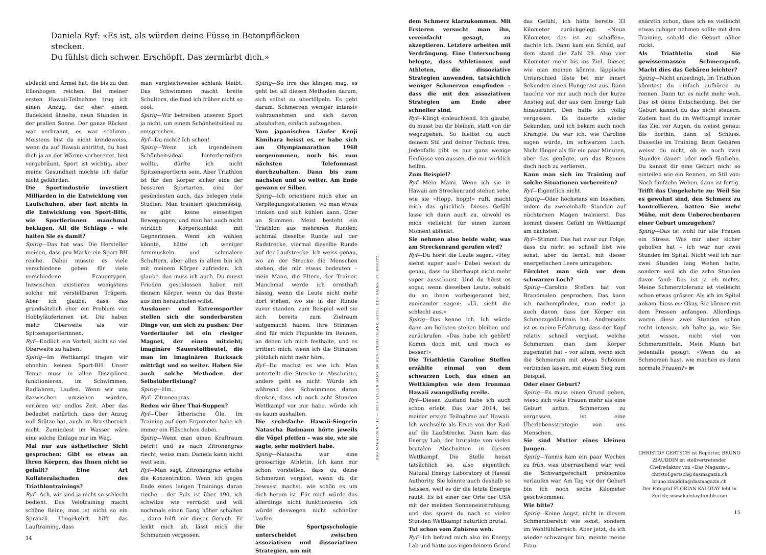Daniela Ryf: «Es ist, als würden deine Füsse in Betonpflöcken stecken.
Du fühlst dich schwer. Erschöpft. Das zermürbt dich.»
abdeckt und Ärmel hat, die bis zu den Ellenbogen reichen. Bei meiner ersten Hawaii-Teilnahme trug ich einen Anzug, der eher einem Badekleid ähnelte, neun Stunden in der prallen Sonne. Der ganze Rücken war verbrannt, es war schlimm. Meistens bist du nicht kreideweiss, wenn du auf Hawaii antrittst, du hast dich ja an der Wärme vorbereitet, bist vorgebräunt. Sport ist wichtig, aber meine Gesundheit möchte ich dafür nicht gefährden.
Die Sportindustrie investiert Milliarden in die Entwicklung von Laufschuhen, aber fast nichts in die Entwicklung von Sport-BHs, wie Sportlerinnen manchmal beklagen. All die Schläge – wie halten Sie es damit?
Spirig—Das hat was. Die Hersteller meinen, dass pro Marke ein Sport-BH reiche. Dabei müsste es viele verschiedene geben für viele verschiedene Frauentypen. Inzwischen existieren wenigstens solche mit verstellbaren Trägern. Aber ich glaube, dass das grundsätzlich eher ein Problem von Hobbyläuferinnen ist. Die haben mehr Oberweite als wir Spitzensportlerinnen.
Ryf—Endlich ein Vorteil, nicht so viel Oberweite zu haben.
Spirig—Im Wettkampf tragen wir ohnehin keinen Sport-BH. Unser Tenue muss in allen Disziplinen funktionieren, im Schwimmen, Radfahren, Laufen. Wenn wir uns dazwischen umziehen würden, verlören wir endlos Zeit. Aber das bedeutet natürlich, dass der Anzug null Stütze hat, auch im Brustbereich nicht. Zumindest im Wasser wäre eine solche Einlage nur im Weg.
Mal nur aus ästhetischer Sicht gesprochen: Gibt es etwas an Ihren Körpern, das Ihnen nicht so gefällt? Eine Art Kollateralschaden des Triathlontrainings?
Ryf—Ach, wir sind ja nicht so schlecht bedient. Das Velotraining macht schöne Beine, man ist nicht so ein Spränzli. Umgekehrt hilft das Lauftraining, dass
14
man vergleichsweise schlank bleibt. Das Schwimmen macht breite Schultern, die fand ich früher nicht so cool.
Spirig—Wir betreiben unseren Sport ja nicht, um einem Schönheitsideal zu entsprechen.
Ryf—Du nicht? Ich schon!
Spirig—Wenn ich irgendeinem Schönheitsideal hinterhereifern wollte, dürfte ich nicht Spitzensportlerin sein. Aber Triathlon ist für den Körper sicher eine der besseren Sportarten, eine der gesündesten auch, das belegen viele Studien. Man trainiert gleichmässig, es gibt keine einseitigen Bewegungen, und man hat auch nicht wirklich Körperkontakt mit Gegnerinnen. Wenn ich wählen könnte, hätte ich weniger Armmuskeln und schmalere Schultern, aber alles in allem bin ich mit meinem Körper zufrieden. Ich glaube, das muss ich auch. Du musst Frieden geschlossen haben mit deinem Körper, wenn du das Beste aus ihm herausholen willst.
Ausdauer- und Extremsportler stellen sich die sonderbarsten Dinge vor, um sich zu pushen: Der Vorderläufer ist ein riesiger Magnet, der einen mitzieht; imaginäre Sauerstoffbeutel, die man im imaginären Rucksack mitträgt und so weiter. Haben Sie auch solche Methoden der Selbstüberlistung?
Spirig—Hm.
Ryf—Zitronengras.
Reden wir über Thai-Suppen?
Ryf—Über ätherische Öle. Im Training auf dem Ergometer habe ich immer ein Fläschchen dabei.
Spirig—Wenn man einen Kraftraum betritt und es nach Zitronengras riecht, weiss man: Daniela kann nicht weit sein.
Ryf—Man sagt, Zitronengras erhöhe die Konzentration. Wenn ich gegen Ende eines langen Trainings daran rieche – der Puls ist über 190, ich schwitze wie verrückt und will nochmals einen Gang höher schalten –, dann hilft mir dieser Geruch. Er lenkt mich ab, lässt mich die Schmerzen vergessen.
Spirig—So irre das klingen mag, es geht bei all diesen Methoden darum, sich selbst zu übertölpeln. Es geht darum, Schmerzen weniger intensiv wahrzunehmen und sich davon abzuhalten, einfach aufzugeben.
Vom japanischen Läufer Kenji Kimihara heisst es, er habe sich am Olympiamarathon 1968 vorgenommen, noch bis zum nächsten Telefonmast durchzuhalten. Dann bis zum nächsten und so weiter. Am Ende gewann er Silber.
Spirig—Ich orientiere mich eher an Verpflegungsstationen, wo man etwas trinken und sich kühlen kann. Oder an Stimmen. Meist besteht ein Triathlon aus mehreren Runden: achtmal dieselbe Runde auf der Radstrecke, viermal dieselbe Runde auf der Laufstrecke. Ich weiss genau, wo an der Strecke die Menschen stehen, die mir etwas bedeuten – mein Mann, die Eltern, der Trainer. Manchmal werde ich ernsthaft hässig, wenn die Leute nicht mehr dort stehen, wo sie in der Runde zuvor standen, zum Beispiel weil sie sich bereits zum Zielraum aufgemacht haben. Ihre Stimmen sind für mich Fixpunkte im Rennen, an denen ich mich festhalte, und es irritiert mich, wenn ich die Stimmen plötzlich nicht mehr höre.
Ryf—Du machst es wie ich. Man unterteilt die Strecke in Abschnitte, anders geht es nicht. Würde ich während des Schwimmens daran denken, dass ich noch acht Stunden Wettkampf vor mir habe, würde ich es kaum aushalten.
Die sechsfache Hawaii-Siegerin Natascha Badmann hörte jeweils die Vögel pfeifen – was sie, wie sie sagte, sehr motiviert habe.
Spirig—Natascha war eine grossartige Athletin. Ich kann mir schon vorstellen, dass du deine Schmerzen vergisst, wenn du dir bewusst machst, wie schön es um dich herum ist. Für mich würde das allerdings nicht funktionieren. Ich würde deswegen nicht schneller laufen.
Die Sportpsychologie unterscheidet zwischen assoziativen und dissoziativen Strategien, um mit
DAS MAGAZIN N° 12 — 2017 VIELEN DANK AN KEMPINSKI GRAND HOTEL DES BAINS, ST. MORITZ
dem Schmerz klarzukommen. Mit Ersteren versucht man ihn, vereinfacht gesagt, zu akzeptieren. Letztere arbeiten mit Verdrängung. Eine Untersuchung belegte, dass Athletinnen und Athleten, die dissoziative Strategien anwenden, tatsächlich weniger Schmerzen empfinden – dass die mit den assoziativen Strategien am Ende aber schneller sind.
Ryf—Klingt einleuchtend. Ich glaube, du musst bei dir bleiben, statt von dir wegzugehen. So bleibst du auch deinem Stil und deiner Technik treu. Jedenfalls gibt es nur ganz wenige Einflüsse von aussen, die mir wirklich helfen.
Zum Beispiel?
Ryf—Mein Mami. Wenn ich sie in Hawaii am Streckenrand stehen sehe, wie sie «Hopp, hopp!» ruft, macht mich das glücklich. Dieses Gefühl lasse ich dann auch zu, obwohl es mich vielleicht für einen kurzen Moment ablenkt.
Sie nehmen also beide wahr, was am Streckenrand gerufen wird?
Ryf—Du hörst die Leute sagen: «Hey, siehst super aus!» Dabei weisst du genau, dass du überhaupt nicht mehr super ausschaust. Und du hörst es sogar, wenn dieselben Leute, sobald du an ihnen vorbeigerannt bist, zueinander sagen: «Ui, sieht die schlecht aus.»
Spirig—Das kenne ich. Ich würde dann am liebsten stehen bleiben und zurückrufen: «Das habe ich gehört! Komm doch mit, und mach es besser!»
Die Triathletin Caroline Steffen erzählte einmal von dem schwarzen Loch, das einen an Wettkämpfen wie dem Ironman Hawaii zwangsläufig ereile.
Ryf—Diesen Zustand habe ich auch schon erlebt. Das war 2014, bei meiner ersten Teilnahme auf Hawaii. Ich wechselte als Erste von der Rad- auf die Laufstrecke. Dann kam das Energy Lab, der brutalste von vielen brutalen Abschnitten in diesem Wettkampf. Die Stelle heisst tatsächlich so, also eigentlich: Natural Energy Laboratory of Hawaii Authority. Sie könnte auch deshalb so heissen, weil es dir die letzte Energie raubt. Es ist einer der Orte der USA mit der meisten Sonneneinstrahlung, und das spürst du nach so vielen Stunden Wettkampf natürlich brutal.
Tut schon vom Zuhören weh.
Ryf—Ich befand mich also im Energy Lab und hatte aus irgendeinem Grund
das Gefühl, ich hätte bereits 33 Kilometer zurückgelegt. «Neun Kilometer, das ist zu schaffen», dachte ich. Dann kam ein Schild, auf dem stand die Zahl 29. Also vier Kilometer mehr bis ins Ziel. Dieser, wie man meinen könnte, läppische Unterschied löste bei mir innert Sekunden einen Hungerast aus. Dann tauchte vor mir auch noch der kurze Anstieg auf, der aus dem Energy Lab hinausführt. Den hatte ich völlig vergessen. Es dauerte wieder Sekunden, und ich bekam auch noch Krämpfe. Da war ich, wie Caroline sagen würde, im schwarzen Loch. Nicht länger als für ein paar Minuten, aber das genügte, um das Rennen doch noch zu verlieren.
Kann man sich im Training auf solche Situationen vorbereiten?
Ryf—Eigentlich nicht.
Spirig—Oder höchstens ein bisschen, indem du zweieinhalb Stunden auf nüchternen Magen trainierst. Das kommt diesem Gefühl im Wettkampf am nächsten.
Ryf—Stimmt. Das hat zwar zur Folge, dass du nicht so schnell bist wie sonst, aber du lernst, mit dieser energetischen Leere umzugehen.
Fürchtet man sich vor dem schwarzen Loch?
Spirig—Caroline Steffen hat von Brandmalen gesprochen. Das kann ich nachempfinden, man redet ja auch davon, dass der Körper ein Schmerzgedächtnis hat. Andrerseits ist es meine Erfahrung, dass der Kopf relativ schnell vergisst, welche Schmerzen man dem Körper zugemutet hat – vor allem, wenn sich die Schmerzen mit etwas Schönem verbinden lassen, mit einem Sieg zum Beispiel.
Oder einer Geburt?
Spirig—Es muss einen Grund geben, wieso sich viele Frauen mehr als eine Geburt antun. Schmerzen zu vergessen, ist eine Überlebensstrategie von uns Menschen.
Sie sind Mutter eines kleinen Jungen.
Spirig—Yannis kam ein paar Wochen zu früh, was überraschend war, weil die Schwangerschaft problemlos verlaufen war. Am Tag vor der Geburt bin ich noch sechs Kilometer geschwommen.
Wie bitte?
Spirig—Keine Angst, nicht in diesem Schmerzbereich wie sonst, sondern im Wohlfühlbereich. Aber jetzt, da ich wieder schwanger bin, meinte meine Frau-
enärztin schon, dass ich es vielleicht etwas ruhiger nehmen sollte mit dem Training, sobald die Geburt näher rückt.
Als Triathletin sind Sie gewissermassen Schmerzprofi. Macht dies das Gebären leichter?
Spirig—Nicht unbedingt. Im Triathlon könntest du einfach aufhören zu rennen. Dann tut es nicht mehr weh. Das ist deine Entscheidung. Bei der Geburt kannst du das nicht steuern. Zudem hast du im Wettkampf immer das Ziel vor Augen, du weisst genau: Bis dorthin, dann ist Schluss. Dasselbe im Training. Beim Gebären weisst du nicht, ob es noch zwei Stunden dauert oder noch fünfzehn. Du kannst dir eine Geburt nicht so einteilen wie ein Rennen, im Stil von: Noch fünfzehn Wehen, dann ist fertig.
Trifft das Umgekehrte zu: Weil Sie es gewohnt sind, den Schmerz zu kontrollieren, hatten Sie mehr Mühe, mit dem Unberechenbaren einer Geburt umzugehen?
Spirig—Das ist wohl für alle Frauen ein Stress. Was mir aber sicher geholfen hat – ich war nur zwei Stunden im Spital. Nicht weil ich nur zwei Stunden lang Wehen hatte, sondern weil ich die zehn Stunden davor fand: Das ist ja eh nichts. Meine Schmerztoleranz ist vielleicht schon etwas grösser. Als ich im Spital ankam, hiess es: Okay, Sie können mit dem Pressen anfangen. Allerdings waren diese zwei Stunden schon recht intensiv, ich halte ja, wie Sie jetzt wissen, nicht viel von Schmerzmitteln. Mein Mann hat jedenfalls gesagt: «Wenn du so Schmerzen hast, wie machen es dann normale Frauen?» DM
CHRISTOF GERTSCH ist Reporter, BRUNO ZIAUDDIN ist stellvertretender Chefredaktor von «Das Magazin».
christof.gertsch@dasmagazin.ch
bruno.ziauddin@dasmagazin.ch
Der Fotograf FLORIAN KALOTAY lebt in Zürich; www.kalotay.tumblr.com
15